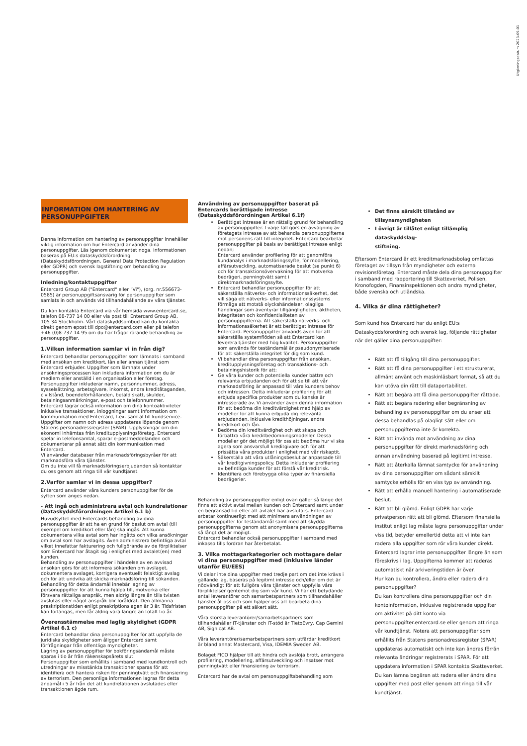Utgivningsdatum 2023-09-01
INFORMATION OM HANTERING AV PERSONUPPGIFTER
Denna information om hantering av personuppgifter innehåller viktig information om hur Entercard använder dina personuppgifter. Läs igenom dokumentet noga. Informationen baseras på EU:s dataskyddsförordning (Dataskyddsförordningen, General Data Protection Regulation eller GDPR) och svensk lagstiftning om behandling av personuppgifter.
Inledning/kontaktuppgifter
Entercard Group AB ("Entercard" eller "Vi"), (org. nr.556673-0585) är personuppgiftsansvarig för personuppgifter som samlats in och används vid tillhandahållande av våra tjänster.
Du kan kontakta Entercard via vår hemsida www.entercard.se, telefon 08-737 14 00 eller via post till Entercard Group AB, 105 34 Stockholm. Vårt dataskyddsombud kan du kontakta direkt genom epost till dpo@entercard.com eller på telefon +46 (0)8-737 14 95 om du har frågor rörande behandling av personuppgifter.
1.Vilken information samlar vi in från dig?
Entercard behandlar personuppgifter som lämnats i samband med ansökan om kreditkort, lån eller annan tjänst som Entercard erbjuder. Uppgifter som lämnats under ansökningsprocessen kan inkludera information om du är medlem eller anställd i en organisation eller företag. Personuppgifter inkluderar namn, personnummer, adress, sysselsättning, arbetsgivare, inkomst, andra kreditåtaganden, civilstånd, boendeförhållanden, betald skatt, skulder, betalningsanmärkningar, e-post och telefonnummer.
Entercard lagrar också information om dina kontoaktiviteter inklusive transaktioner, inloggningar samt information om kommunikation med Entercard, t.ex. samtal till kundservice. Uppgifter om namn och adress uppdateras löpande genom Statens personadressregister (SPAR). Upplysningar om din ekonomi inhämtas från kreditupplysningsföretag. Entercard spelar in telefonsamtal, sparar e-postmeddelanden och dokumenterar på annat sätt din kommunikation med Entercard.
Vi använder databaser från marknadsföringsbyråer för att marknadsföra våra tjänster.
Om du inte vill få marknadsföringserbjudanden så kontaktar du oss genom att ringa till vår kundtjänst.
2.Varför samlar vi in dessa uppgifter?
Entercard använder våra kunders personuppgifter för de syften som anges nedan.
- Att ingå och administrera avtal och kundrelationer (Dataskyddsförordningen Artikel 6.1 b)
Huvudsyftet med Entercards behandling av dina personuppgifter är att ha en grund för beslut om avtal (till exempel om kreditkort eller lån) ska ingås. Att kunna dokumentera vilka avtal som har ingåtts och vilka ansökningar om avtal som har avslagits. Även administrera befintliga avtal vilket innefattar fakturering och fullgörande av de förpliktelser som Entercard har åtagit sig i enlighet med avtalet(en) med kunden.
Behandling av personuppgifter i händelse av en avvisad ansökan görs för att informera sökanden om avslaget, dokumentera avslaget, korrigera eventuellt felaktigt avslag och för att undvika att skicka marknadsföring till sökanden. Behandling för detta ändamål innebär lagring av personuppgifter för att kunna hjälpa till, motverka eller försvara rättsliga anspråk, men aldrig längre än tills tvisten avslutas eller något anspråk blir föråldrat. Den allmänna preskriptionstiden enligt preskriptionslagen är 3 år. Tidsfristen kan förlängas, men får aldrig vara längre än totalt tio år.
Överensstämmelse med laglig skyldighet (GDPR Artikel 6.1 c)
Entercard behandlar dina personuppgifter för att uppfylla de juridiska skyldigheter som åligger Entercard samt förfrågningar från offentliga myndigheter.
Lagring av personuppgifter för bokföringsändamål måste sparas i tio år från räkenskapsårets slut.
Personuppgifter som erhållits i samband med kundkontroll och utredningar av misstänkta transaktioner sparas för att identifiera och hantera risken för penningtvätt och finansiering av terrorism. Den personliga informationen lagras för detta ändamål i 5 år från det att kundrelationen avslutades eller transaktionen ägde rum.
Användning av personuppgifter baserat på Entercards berättigade intresse (Dataskyddsförordningen Artikel 6.1f)
Berättigat intresse är en rättslig grund för behandling av personuppgifter. I varje fall görs en avvägning av företagets intresse av att behandla personuppgifterna mot personens rätt till integritet. Entercard bearbetar personuppgifter på basis av berättigat intresse enligt nedan;
Entercard använder profilering för att genomföra kundanalys i marknadsföringssyfte, för modellering, affärsutveckling, automatiserade beslut (se punkt 6) och för transaktionsövervakning för att motverka bedrägeri, penningtvätt samt i direktmarknadsföringssyfte.
Entercard behandlar personuppgifter för att säkerställa nätverks- och informationssäkerhet, det vill säga ett nätverks- eller informationssystems förmåga att motstå olyckshändelser, olagliga handlingar som äventyrar tillgängligheten, äktheten, integriteten och konfidentialiteten av personuppgifterna. Att säkerställa nätverks- och informationssäkerhet är ett berättigat intresse för Entercard. Personuppgifter används även för att säkerställa systemflöden så att Entercard kan leverera tjänster med hög kvalitet. Personuppgifter som används för teständamål är pseudonymiserade för att säkerställa integritet för dig som kund.
Vi behandlar dina personuppgifter från ansökan, kreditupplysningsföretag och transaktions- och betalningshistorik för att:
Ge våra kunder och potentiella kunder bättre och relevanta erbjudanden och för att se till att vår marknadsföring är anpassad till våra kunders behov och intressen. Detta inkluderar profilering för att erbjuda specifika produkter som du kanske är intresserade av. Vi använder även denna information för att bedöma din kreditvärdighet med hjälp av modeller för att kunna erbjuda dig relevanta erbjudanden, inklusive kredithöjningar, andra kreditkort och lån.
Bedöma din kreditvärdighet och att skapa och förbättra våra kreditbedömningsmodeller. Dessa modeller gör det möjligt för oss att bedöma hur vi ska agera som ansvarsfull kreditgivare och för att prissätta våra produkter i enlighet med vår riskaptit.
Säkerställa att våra utlåningsbeslut är anpassade till vår kreditgivningspolicy. Detta inkluderar profilering av befintliga kunder för att förstå vår kreditrisk.
Identifiera och förebygga olika typer av finansiella bedrägerier.
Behandling av personuppgifter enligt ovan gäller så länge det finns ett aktivt avtal mellan kunden och Entercard samt under en begränsad tid efter att avtalet har avslutats. Entercard arbetar kontinuerligt med att minimera användningen av personuppgifter för teständamål samt med att skydda personuppgifterna genom att anonymisera personuppgifterna så långt det är möjligt.
Entercard behandlar också personuppgifter i samband med inkasso tills fordran har återbetalat.
3. Vilka mottagarkategorier och mottagare delar vi dina personuppgifter med (inklusive länder utanför EU/EES)
Vi delar inte dina uppgifter med tredje part om det inte krävs i gällande lag, baseras på legitimt intresse och/eller om det är nödvändigt för att fullgöra våra tjänster och uppfylla våra förpliktelser gentemot dig som vår kund. Vi har ett betydande antal leverantörer och samarbetspartners som tillhandahåller tjänster åt oss och som hjälper oss att bearbeta dina personuppgifter på ett säkert sätt.
Våra största leverantörer/samarbetspartners som tillhandahåller IT-tjänster och IT-stöd är TietoEvry, Cap Gemini AB, Signicat AB.
Våra leverantörer/samarbetspartners som utfärdar kreditkort är bland annat Mastercard, Visa, IDEMIA Sweden AB.
Bolaget FICO hjälper till att hindra och avslöja brott, arrangera profilering, modellering, affärsutveckling och insatser mot penningtvätt eller finansiering av terrorism.
Entercard har de avtal om personuppgiftsbehandling som
Det finns särskilt tillstånd av tillsynsmyndigheten
I övrigt är tillåtet enligt tillämplig dataskyddslag-
stiftning.
Eftersom Entercard är ett kreditmarknadsbolag omfattas företaget av tillsyn från myndigheter och externa revisionsföretag. Entercard måste dela dina personuppgifter i samband med rapportering till Skatteverket, Polisen, Kronofogden, Finansinspektionen och andra myndigheter, både svenska och utländska.
4. Vilka är dina rättigheter?
Som kund hos Entercard har du enligt EU:s Dataskyddsförordning och svensk lag, följande rättigheter när det gäller dina personuppgifter:
Rätt att få tillgång till dina personuppgifter.
Rätt att få dina personuppgifter i ett strukturerat, allmänt använt och maskinläsbart format, så att du kan utöva din rätt till dataportabilitet.
Rätt att begära att få dina personuppgifter rättade.
Rätt att begära radering eller begränsning av behandling av personuppgifter om du anser att dessa behandlas på olagligt sätt eller om personuppgifterna inte är korrekta.
Rätt att invända mot användning av dina personuppgifter för direkt marknadsföring och annan användning baserad på legitimt intresse.
Rätt att återkalla lämnat samtycke för användning av dina personuppgifter om sådant särskilt samtycke erhölls för en viss typ av användning.
Rätt att erhålla manuell hantering i automatiserade beslut.
Rätt att bli glömd. Enligt GDPR har varje privatperson rätt att bli glömd. Eftersom finansiella institut enligt lag måste lagra personuppgifter under viss tid, betyder emellertid detta att vi inte kan radera alla uppgifter som rör våra kunder direkt. Entercard lagrar inte personuppgifter längre än som föreskrivs i lag. Uppgifterna kommer att raderas automatiskt när arkiveringstiden är över.
Hur kan du kontrollera, ändra eller radera dina personuppgifter?
Du kan kontrollera dina personuppgifter och din kontoinformation, inklusive registrerade uppgifter om aktivitet på ditt konto via personuppgifter.entercard.se eller genom att ringa vår kundtjänst. Notera att personuppgifter som erhållits från Statens personadressregister (SPAR) uppdateras automatiskt och inte kan ändras förrän relevanta ändringar registrerats i SPAR. För att uppdatera information i SPAR kontakta Skatteverket. Du kan lämna begäran att radera eller ändra dina uppgifter med post eller genom att ringa till vår kundtjänst.